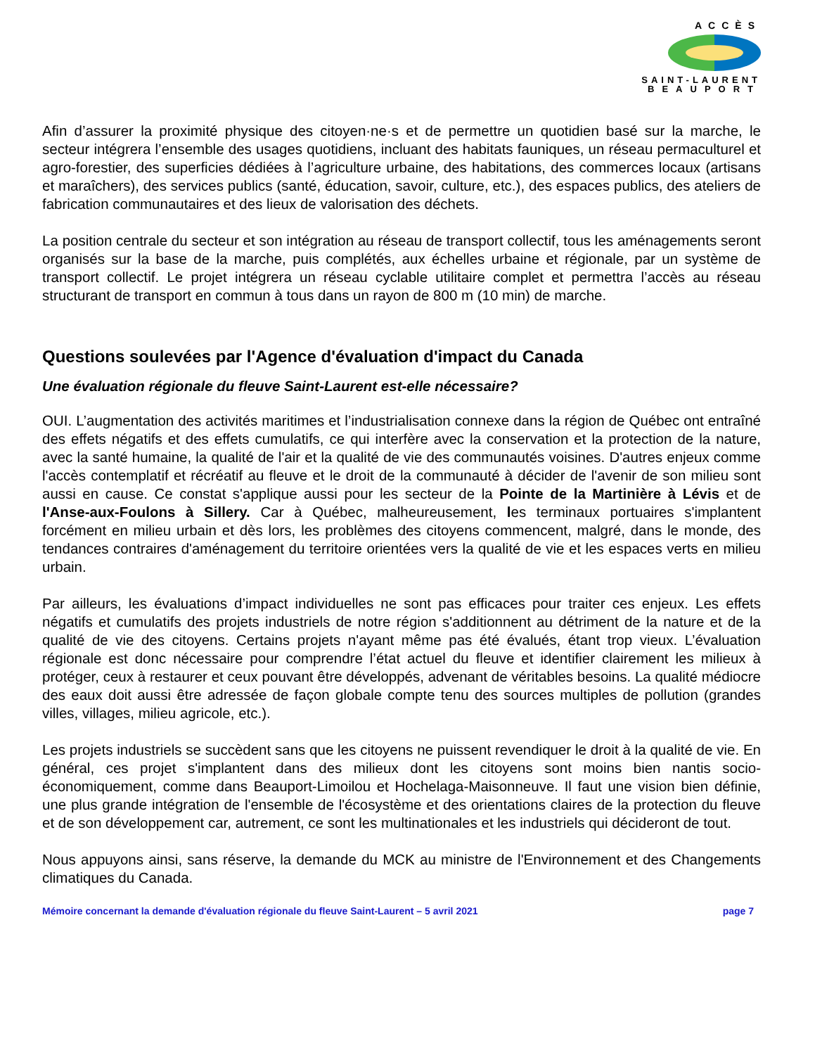ACCÈS
SAINT-LAURENT
BEAUPORT
Afin d’assurer la proximité physique des citoyen·ne·s et de permettre un quotidien basé sur la marche, le secteur intégrera l’ensemble des usages quotidiens, incluant des habitats fauniques, un réseau permaculturel et agro-forestier, des superficies dédiées à l’agriculture urbaine, des habitations, des commerces locaux (artisans et maraîchers), des services publics (santé, éducation, savoir, culture, etc.), des espaces publics, des ateliers de fabrication communautaires et des lieux de valorisation des déchets.
La position centrale du secteur et son intégration au réseau de transport collectif, tous les aménagements seront organisés sur la base de la marche, puis complétés, aux échelles urbaine et régionale, par un système de transport collectif. Le projet intégrera un réseau cyclable utilitaire complet et permettra l’accès au réseau structurant de transport en commun à tous dans un rayon de 800 m (10 min) de marche.
Questions soulevées par l'Agence d'évaluation d'impact du Canada
Une évaluation régionale du fleuve Saint-Laurent est-elle nécessaire?
OUI. L’augmentation des activités maritimes et l’industrialisation connexe dans la région de Québec ont entraîné des effets négatifs et des effets cumulatifs, ce qui interfère avec la conservation et la protection de la nature, avec la santé humaine, la qualité de l'air et la qualité de vie des communautés voisines. D'autres enjeux comme l'accès contemplatif et récréatif au fleuve et le droit de la communauté à décider de l'avenir de son milieu sont aussi en cause. Ce constat s'applique aussi pour les secteur de la Pointe de la Martinière à Lévis et de l'Anse-aux-Foulons à Sillery. Car à Québec, malheureusement, les terminaux portuaires s'implantent forcément en milieu urbain et dès lors, les problèmes des citoyens commencent, malgré, dans le monde, des tendances contraires d'aménagement du territoire orientées vers la qualité de vie et les espaces verts en milieu urbain.
Par ailleurs, les évaluations d’impact individuelles ne sont pas efficaces pour traiter ces enjeux. Les effets négatifs et cumulatifs des projets industriels de notre région s'additionnent au détriment de la nature et de la qualité de vie des citoyens. Certains projets n'ayant même pas été évalués, étant trop vieux. L’évaluation régionale est donc nécessaire pour comprendre l’état actuel du fleuve et identifier clairement les milieux à protéger, ceux à restaurer et ceux pouvant être développés, advenant de véritables besoins. La qualité médiocre des eaux doit aussi être adressée de façon globale compte tenu des sources multiples de pollution (grandes villes, villages, milieu agricole, etc.).
Les projets industriels se succèdent sans que les citoyens ne puissent revendiquer le droit à la qualité de vie. En général, ces projet s'implantent dans des milieux dont les citoyens sont moins bien nantis socio-économiquement, comme dans Beauport-Limoilou et Hochelaga-Maisonneuve. Il faut une vision bien définie, une plus grande intégration de l'ensemble de l'écosystème et des orientations claires de la protection du fleuve et de son développement car, autrement, ce sont les multinationales et les industriels qui décideront de tout.
Nous appuyons ainsi, sans réserve, la demande du MCK au ministre de l'Environnement et des Changements climatiques du Canada.
Mémoire concernant la demande d'évaluation régionale du fleuve Saint-Laurent – 5 avril 2021 page 7